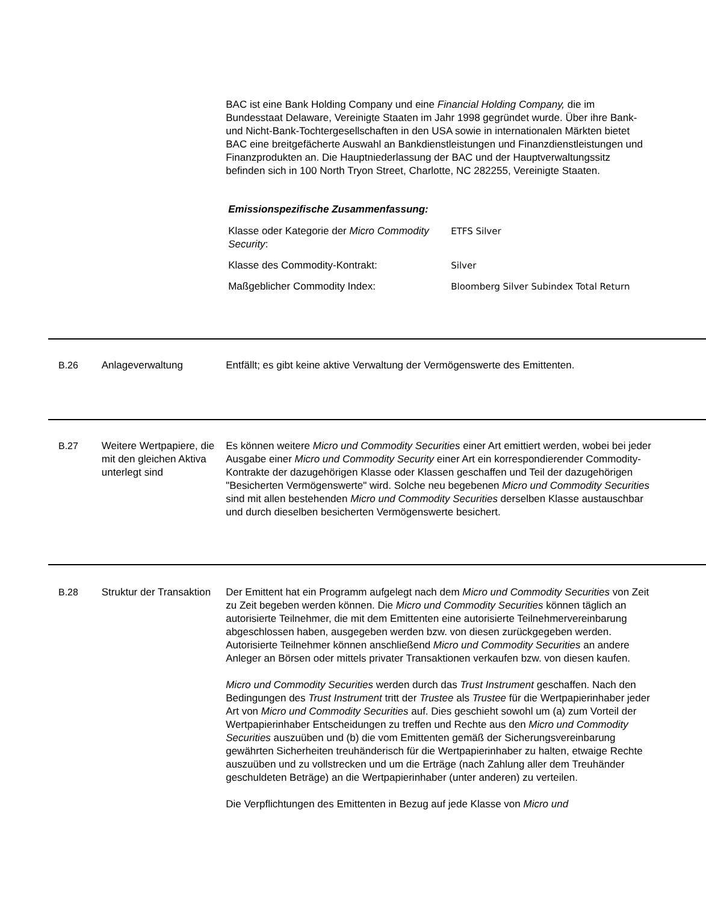BAC ist eine Bank Holding Company und eine Financial Holding Company, die im Bundesstaat Delaware, Vereinigte Staaten im Jahr 1998 gegründet wurde. Über ihre Bank- und Nicht-Bank-Tochtergesellschaften in den USA sowie in internationalen Märkten bietet BAC eine breitgefächerte Auswahl an Bankdienstleistungen und Finanzdienstleistungen und Finanzprodukten an. Die Hauptniederlassung der BAC und der Hauptverwaltungssitz befinden sich in 100 North Tryon Street, Charlotte, NC 282255, Vereinigte Staaten.
Emissionspezifische Zusammenfassung:
| Klasse oder Kategorie der Micro Commodity Security : | ETFS Silver |
| Klasse des Commodity-Kontrakt: | Silver |
| Maßgeblicher Commodity Index: | Bloomberg Silver Subindex Total Return |
B.26 Anlageverwaltung Entfällt; es gibt keine aktive Verwaltung der Vermögenswerte des Emittenten.
B.27 Weitere Wertpapiere, die mit den gleichen Aktiva unterlegt sind
Es können weitere Micro und Commodity Securities einer Art emittiert werden, wobei bei jeder Ausgabe einer Micro und Commodity Security einer Art ein korrespondierender Commodity-Kontrakte der dazugehörigen Klasse oder Klassen geschaffen und Teil der dazugehörigen "Besicherten Vermögenswerte" wird. Solche neu begebenen Micro und Commodity Securities sind mit allen bestehenden Micro und Commodity Securities derselben Klasse austauschbar und durch dieselben besicherten Vermögenswerte besichert.
B.28 Struktur der Transaktion
Der Emittent hat ein Programm aufgelegt nach dem Micro und Commodity Securities von Zeit zu Zeit begeben werden können. Die Micro und Commodity Securities können täglich an autorisierte Teilnehmer, die mit dem Emittenten eine autorisierte Teilnehmervereinbarung abgeschlossen haben, ausgegeben werden bzw. von diesen zurückgegeben werden. Autorisierte Teilnehmer können anschließend Micro und Commodity Securities an andere Anleger an Börsen oder mittels privater Transaktionen verkaufen bzw. von diesen kaufen.
Micro und Commodity Securities werden durch das Trust Instrument geschaffen. Nach den Bedingungen des Trust Instrument tritt der Trustee als Trustee für die Wertpapierinhaber jeder Art von Micro und Commodity Securities auf. Dies geschieht sowohl um (a) zum Vorteil der Wertpapierinhaber Entscheidungen zu treffen und Rechte aus den Micro und Commodity Securities auszuüben und (b) die vom Emittenten gemäß der Sicherungsvereinbarung gewährten Sicherheiten treuhänderisch für die Wertpapierinhaber zu halten, etwaige Rechte auszuüben und zu vollstrecken und um die Erträge (nach Zahlung aller dem Treuhänder geschuldeten Beträge) an die Wertpapierinhaber (unter anderen) zu verteilen.
Die Verpflichtungen des Emittenten in Bezug auf jede Klasse von Micro und